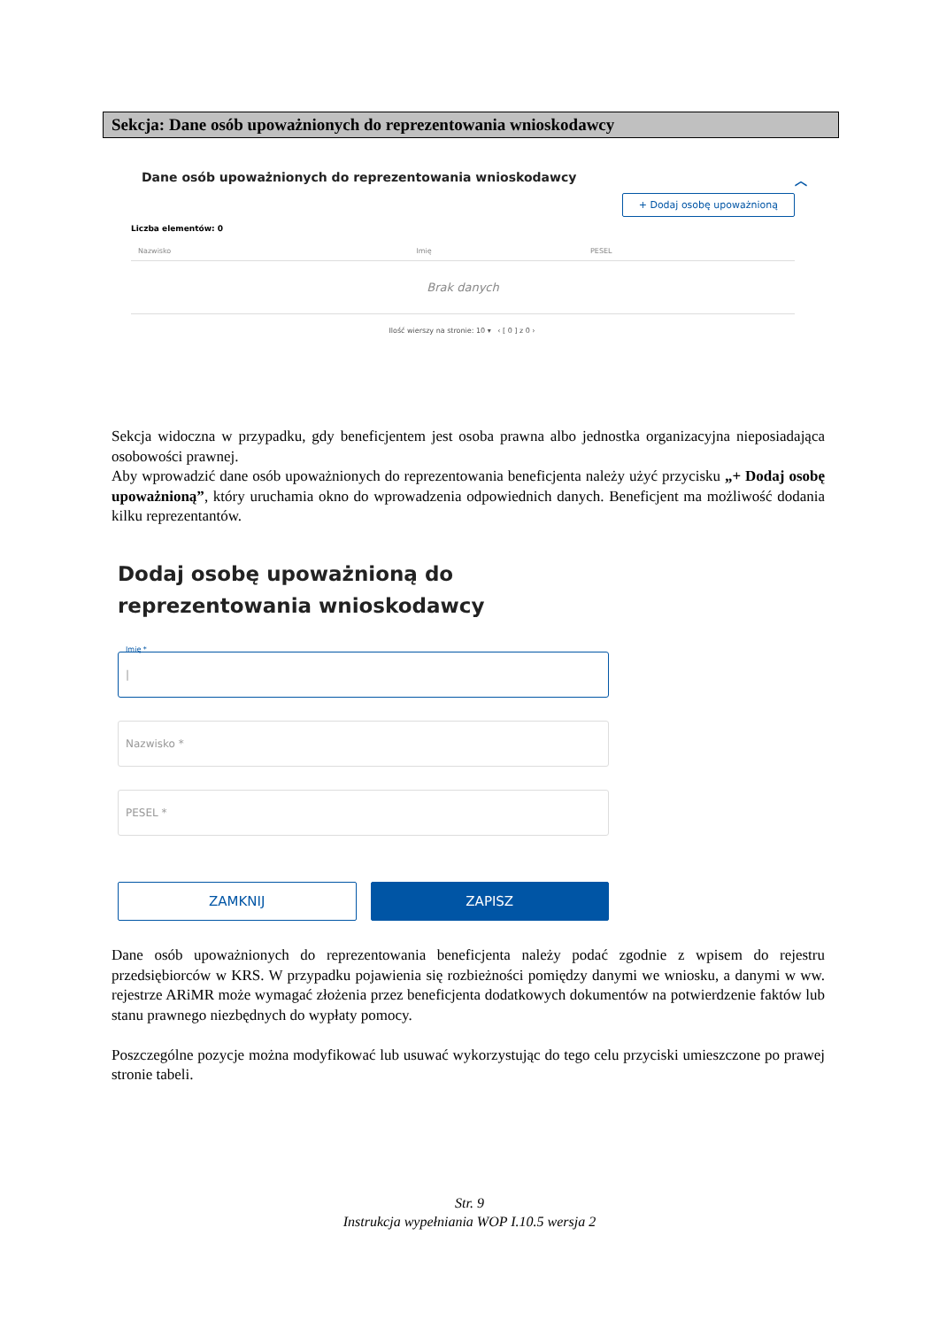Sekcja: Dane osób upoważnionych do reprezentowania wnioskodawcy
Dane osób upoważnionych do reprezentowania wnioskodawcy ︿
+ Dodaj osobę upoważnioną
Liczba elementów: 0
| Nazwisko | Imię | PESEL |
| --- | --- | --- |
| Brak danych | | |
Ilość wierszy na stronie: 10 ▾ ‹ [ 0 ] z 0 ›
Sekcja widoczna w przypadku, gdy beneficjentem jest osoba prawna albo jednostka organizacyjna nieposiadająca osobowości prawnej.
Aby wprowadzić dane osób upoważnionych do reprezentowania beneficjenta należy użyć przycisku „+ Dodaj osobę upoważnioną”, który uruchamia okno do wprowadzenia odpowiednich danych. Beneficjent ma możliwość dodania kilku reprezentantów.
Dodaj osobę upoważnioną do reprezentowania wnioskodawcy
Imię *
|
Nazwisko *
PESEL *
ZAMKNIJ ZAPISZ
Dane osób upoważnionych do reprezentowania beneficjenta należy podać zgodnie z wpisem do rejestru przedsiębiorców w KRS. W przypadku pojawienia się rozbieżności pomiędzy danymi we wniosku, a danymi w ww. rejestrze ARiMR może wymagać złożenia przez beneficjenta dodatkowych dokumentów na potwierdzenie faktów lub stanu prawnego niezbędnych do wypłaty pomocy.
Poszczególne pozycje można modyfikować lub usuwać wykorzystując do tego celu przyciski umieszczone po prawej stronie tabeli.
Str. 9
Instrukcja wypełniania WOP I.10.5 wersja 2